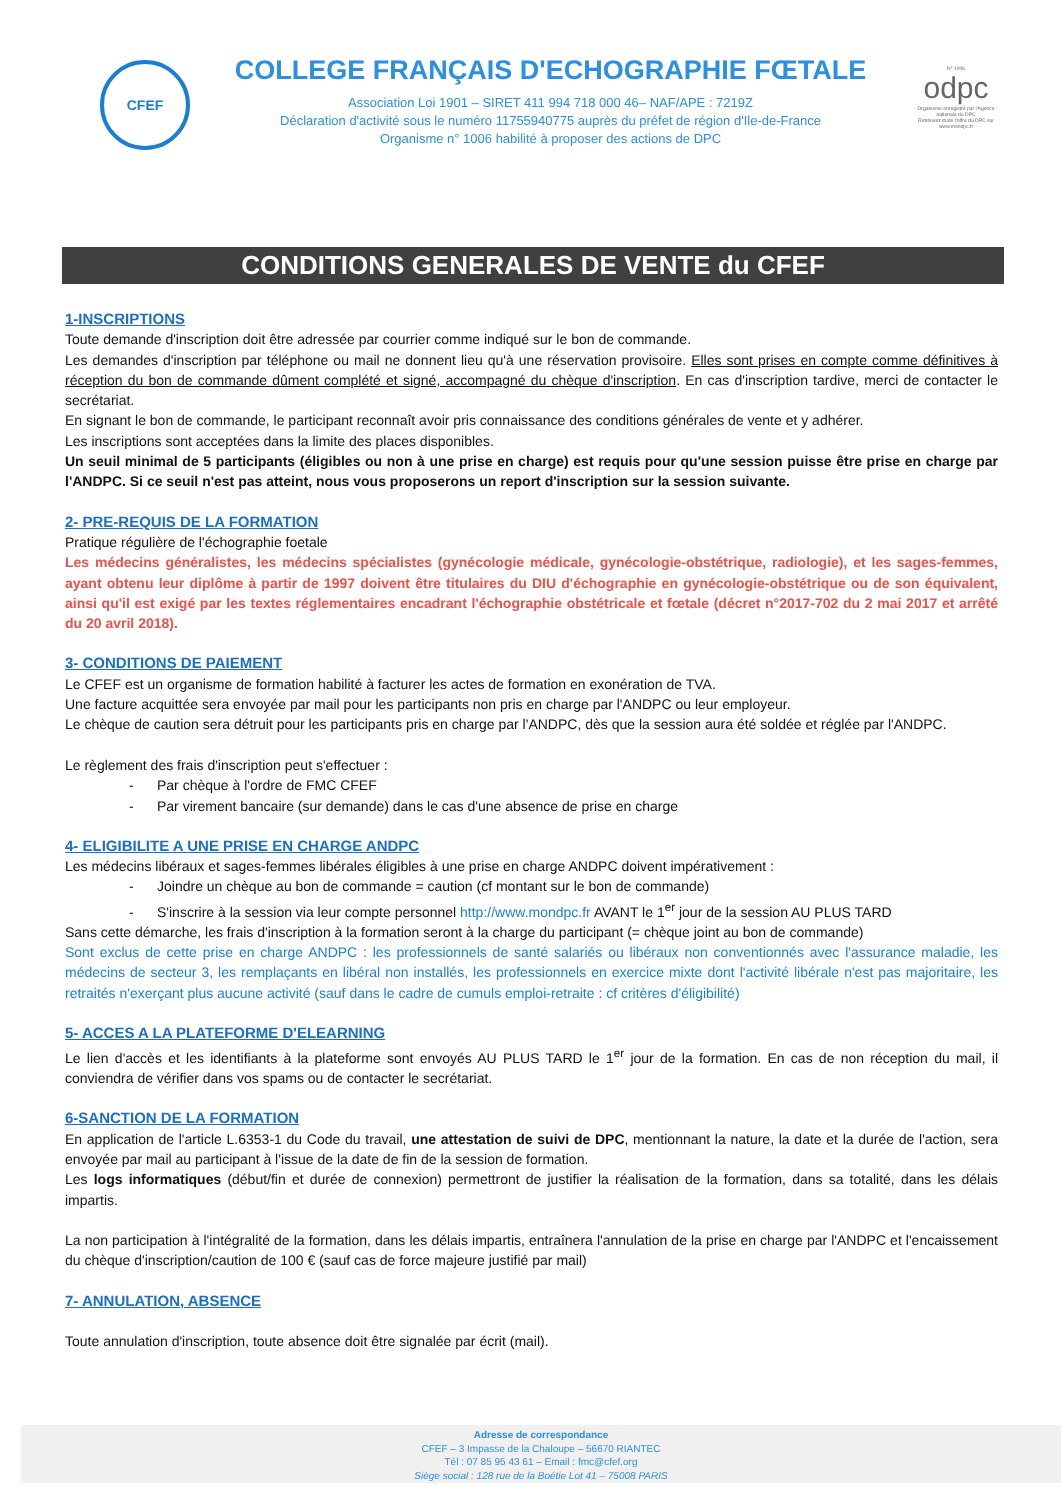CFEF
COLLEGE FRANÇAIS D'ECHOGRAPHIE FŒTALE
Association Loi 1901 – SIRET 411 994 718 000 46– NAF/APE : 7219Z
Déclaration d'activité sous le numéro 11755940775 auprès du préfet de région d'Ile-de-France
Organisme n° 1006 habilité à proposer des actions de DPC
N° 1006
odpc
Organisme enregistré par l'Agence nationale du DPC
Retrouvez toute l'offre du DPC sur www.mondpc.fr
CONDITIONS GENERALES DE VENTE du CFEF
1-INSCRIPTIONS
Toute demande d'inscription doit être adressée par courrier comme indiqué sur le bon de commande.
Les demandes d'inscription par téléphone ou mail ne donnent lieu qu'à une réservation provisoire. Elles sont prises en compte comme définitives à réception du bon de commande dûment complété et signé, accompagné du chèque d'inscription. En cas d'inscription tardive, merci de contacter le secrétariat.
En signant le bon de commande, le participant reconnaît avoir pris connaissance des conditions générales de vente et y adhérer.
Les inscriptions sont acceptées dans la limite des places disponibles.
Un seuil minimal de 5 participants (éligibles ou non à une prise en charge) est requis pour qu'une session puisse être prise en charge par l'ANDPC. Si ce seuil n'est pas atteint, nous vous proposerons un report d'inscription sur la session suivante.
2- PRE-REQUIS DE LA FORMATION
Pratique régulière de l'échographie foetale
Les médecins généralistes, les médecins spécialistes (gynécologie médicale, gynécologie-obstétrique, radiologie), et les sages-femmes, ayant obtenu leur diplôme à partir de 1997 doivent être titulaires du DIU d'échographie en gynécologie-obstétrique ou de son équivalent, ainsi qu'il est exigé par les textes réglementaires encadrant l'échographie obstétricale et fœtale (décret n°2017-702 du 2 mai 2017 et arrêté du 20 avril 2018).
3- CONDITIONS DE PAIEMENT
Le CFEF est un organisme de formation habilité à facturer les actes de formation en exonération de TVA.
Une facture acquittée sera envoyée par mail pour les participants non pris en charge par l'ANDPC ou leur employeur.
Le chèque de caution sera détruit pour les participants pris en charge par l'ANDPC, dès que la session aura été soldée et réglée par l'ANDPC.
Le règlement des frais d'inscription peut s'effectuer :
- Par chèque à l'ordre de FMC CFEF
- Par virement bancaire (sur demande) dans le cas d'une absence de prise en charge
4- ELIGIBILITE A UNE PRISE EN CHARGE ANDPC
Les médecins libéraux et sages-femmes libérales éligibles à une prise en charge ANDPC doivent impérativement :
- Joindre un chèque au bon de commande = caution (cf montant sur le bon de commande)
- S'inscrire à la session via leur compte personnel http://www.mondpc.fr AVANT le 1<sup>er</sup> jour de la session AU PLUS TARD
Sans cette démarche, les frais d'inscription à la formation seront à la charge du participant (= chèque joint au bon de commande)
Sont exclus de cette prise en charge ANDPC : les professionnels de santé salariés ou libéraux non conventionnés avec l'assurance maladie, les médecins de secteur 3, les remplaçants en libéral non installés, les professionnels en exercice mixte dont l'activité libérale n'est pas majoritaire, les retraités n'exerçant plus aucune activité (sauf dans le cadre de cumuls emploi-retraite : cf critères d'éligibilité)
5- ACCES A LA PLATEFORME D'ELEARNING
Le lien d'accès et les identifiants à la plateforme sont envoyés AU PLUS TARD le 1<sup>er</sup> jour de la formation. En cas de non réception du mail, il conviendra de vérifier dans vos spams ou de contacter le secrétariat.
6-SANCTION DE LA FORMATION
En application de l'article L.6353-1 du Code du travail, une attestation de suivi de DPC, mentionnant la nature, la date et la durée de l'action, sera envoyée par mail au participant à l'issue de la date de fin de la session de formation.
Les logs informatiques (début/fin et durée de connexion) permettront de justifier la réalisation de la formation, dans sa totalité, dans les délais impartis.
La non participation à l'intégralité de la formation, dans les délais impartis, entraînera l'annulation de la prise en charge par l'ANDPC et l'encaissement du chèque d'inscription/caution de 100 € (sauf cas de force majeure justifié par mail)
7- ANNULATION, ABSENCE
Toute annulation d'inscription, toute absence doit être signalée par écrit (mail).
Adresse de correspondance
CFEF – 3 Impasse de la Chaloupe – 56670 RIANTEC
Tél : 07 85 95 43 61 – Email : fmc@cfef.org
Siège social : 128 rue de la Boétie Lot 41 – 75008 PARIS